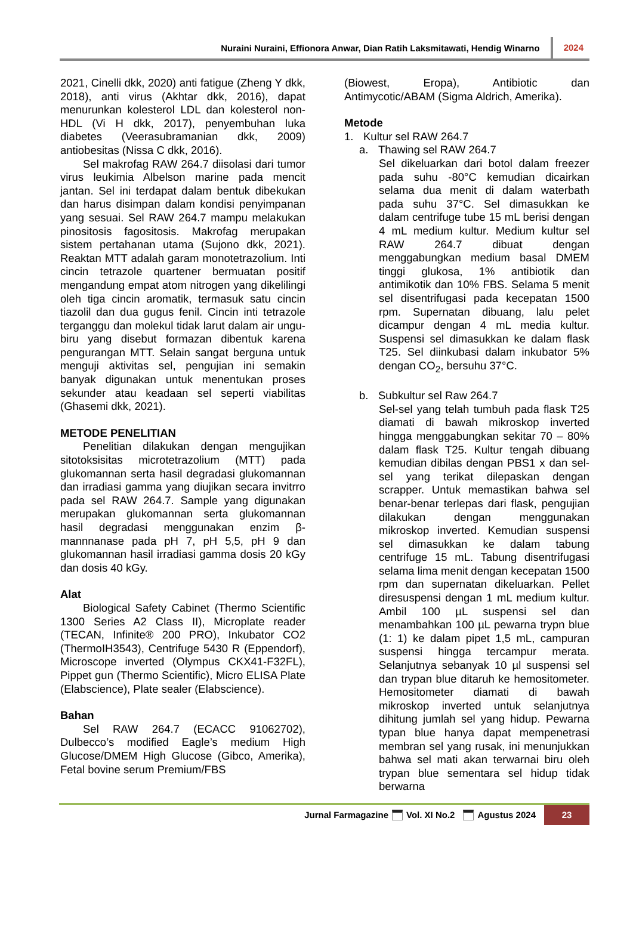Nuraini Nuraini, Effionora Anwar, Dian Ratih Laksmitawati, Hendig Winarno 2024
2021, Cinelli dkk, 2020) anti fatigue (Zheng Y dkk, 2018), anti virus (Akhtar dkk, 2016), dapat menurunkan kolesterol LDL dan kolesterol non-HDL (Vi H dkk, 2017), penyembuhan luka diabetes (Veerasubramanian dkk, 2009) antiobesitas (Nissa C dkk, 2016).
Sel makrofag RAW 264.7 diisolasi dari tumor virus leukimia Albelson marine pada mencit jantan. Sel ini terdapat dalam bentuk dibekukan dan harus disimpan dalam kondisi penyimpanan yang sesuai. Sel RAW 264.7 mampu melakukan pinositosis fagositosis. Makrofag merupakan sistem pertahanan utama (Sujono dkk, 2021). Reaktan MTT adalah garam monotetrazolium. Inti cincin tetrazole quartener bermuatan positif mengandung empat atom nitrogen yang dikelilingi oleh tiga cincin aromatik, termasuk satu cincin tiazolil dan dua gugus fenil. Cincin inti tetrazole terganggu dan molekul tidak larut dalam air ungu-biru yang disebut formazan dibentuk karena pengurangan MTT. Selain sangat berguna untuk menguji aktivitas sel, pengujian ini semakin banyak digunakan untuk menentukan proses sekunder atau keadaan sel seperti viabilitas (Ghasemi dkk, 2021).
METODE PENELITIAN
Penelitian dilakukan dengan mengujikan sitotoksisitas microtetrazolium (MTT) pada glukomannan serta hasil degradasi glukomannan dan irradiasi gamma yang diujikan secara invitrro pada sel RAW 264.7. Sample yang digunakan merupakan glukomannan serta glukomannan hasil degradasi menggunakan enzim β-mannnanase pada pH 7, pH 5,5, pH 9 dan glukomannan hasil irradiasi gamma dosis 20 kGy dan dosis 40 kGy.
Alat
Biological Safety Cabinet (Thermo Scientific 1300 Series A2 Class II), Microplate reader (TECAN, Infinite® 200 PRO), Inkubator CO2 (ThermoIH3543), Centrifuge 5430 R (Eppendorf), Microscope inverted (Olympus CKX41-F32FL), Pippet gun (Thermo Scientific), Micro ELISA Plate (Elabscience), Plate sealer (Elabscience).
Bahan
Sel RAW 264.7 (ECACC 91062702), Dulbecco’s modified Eagle’s medium High Glucose/DMEM High Glucose (Gibco, Amerika), Fetal bovine serum Premium/FBS
(Biowest, Eropa), Antibiotic dan Antimycotic/ABAM (Sigma Aldrich, Amerika).
Metode
1. Kultur sel RAW 264.7
a. Thawing sel RAW 264.7
Sel dikeluarkan dari botol dalam freezer pada suhu -80°C kemudian dicairkan selama dua menit di dalam waterbath pada suhu 37°C. Sel dimasukkan ke dalam centrifuge tube 15 mL berisi dengan 4 mL medium kultur. Medium kultur sel RAW 264.7 dibuat dengan menggabungkan medium basal DMEM tinggi glukosa, 1% antibiotik dan antimikotik dan 10% FBS. Selama 5 menit sel disentrifugasi pada kecepatan 1500 rpm. Supernatan dibuang, lalu pelet dicampur dengan 4 mL media kultur. Suspensi sel dimasukkan ke dalam flask T25. Sel diinkubasi dalam inkubator 5% dengan CO<sub>2</sub>, bersuhu 37°C.
b. Subkultur sel Raw 264.7
Sel-sel yang telah tumbuh pada flask T25 diamati di bawah mikroskop inverted hingga menggabungkan sekitar 70 – 80% dalam flask T25. Kultur tengah dibuang kemudian dibilas dengan PBS1 x dan sel-sel yang terikat dilepaskan dengan scrapper. Untuk memastikan bahwa sel benar-benar terlepas dari flask, pengujian dilakukan dengan menggunakan mikroskop inverted. Kemudian suspensi sel dimasukkan ke dalam tabung centrifuge 15 mL. Tabung disentrifugasi selama lima menit dengan kecepatan 1500 rpm dan supernatan dikeluarkan. Pellet diresuspensi dengan 1 mL medium kultur. Ambil 100 µL suspensi sel dan menambahkan 100 µL pewarna trypn blue (1: 1) ke dalam pipet 1,5 mL, campuran suspensi hingga tercampur merata. Selanjutnya sebanyak 10 µl suspensi sel dan trypan blue ditaruh ke hemositometer. Hemositometer diamati di bawah mikroskop inverted untuk selanjutnya dihitung jumlah sel yang hidup. Pewarna typan blue hanya dapat mempenetrasi membran sel yang rusak, ini menunjukkan bahwa sel mati akan terwarnai biru oleh trypan blue sementara sel hidup tidak berwarna
Jurnal Farmagazine Vol. XI No.2 Agustus 2024 23